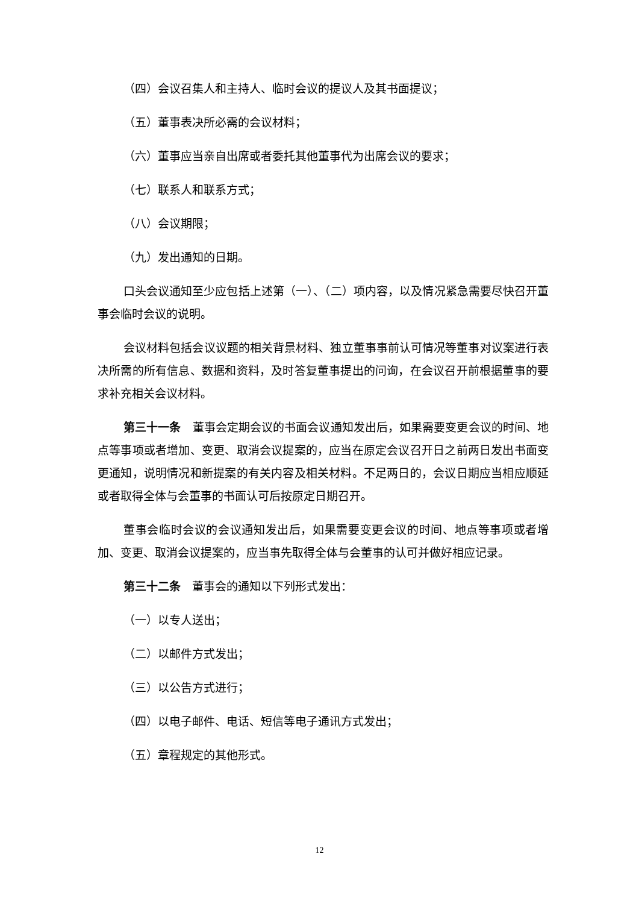（四）会议召集人和主持人、临时会议的提议人及其书面提议；
（五）董事表决所必需的会议材料；
（六）董事应当亲自出席或者委托其他董事代为出席会议的要求；
（七）联系人和联系方式；
（八）会议期限；
（九）发出通知的日期。
口头会议通知至少应包括上述第（一）、（二）项内容，以及情况紧急需要尽快召开董事会临时会议的说明。
会议材料包括会议议题的相关背景材料、独立董事事前认可情况等董事对议案进行表决所需的所有信息、数据和资料，及时答复董事提出的问询，在会议召开前根据董事的要求补充相关会议材料。
第三十一条　董事会定期会议的书面会议通知发出后，如果需要变更会议的时间、地点等事项或者增加、变更、取消会议提案的，应当在原定会议召开日之前两日发出书面变更通知，说明情况和新提案的有关内容及相关材料。不足两日的，会议日期应当相应顺延或者取得全体与会董事的书面认可后按原定日期召开。
董事会临时会议的会议通知发出后，如果需要变更会议的时间、地点等事项或者增加、变更、取消会议提案的，应当事先取得全体与会董事的认可并做好相应记录。
第三十二条　董事会的通知以下列形式发出：
（一）以专人送出；
（二）以邮件方式发出；
（三）以公告方式进行；
（四）以电子邮件、电话、短信等电子通讯方式发出；
（五）章程规定的其他形式。
12